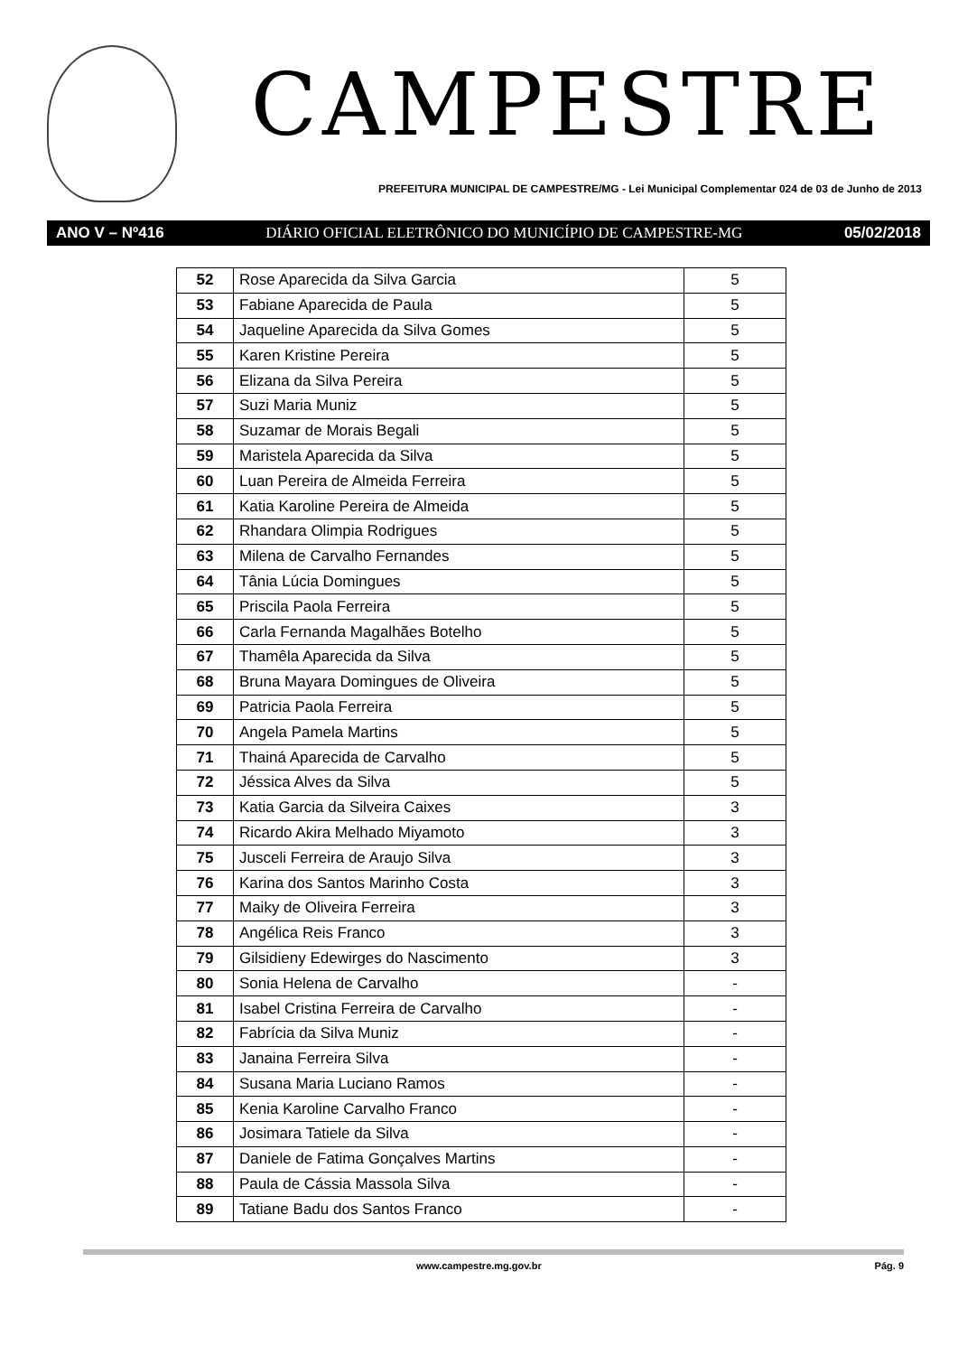CAMPESTRE
PREFEITURA MUNICIPAL DE CAMPESTRE/MG - Lei Municipal Complementar 024 de 03 de Junho de 2013
ANO V – Nº416 DIÁRIO OFICIAL ELETRÔNICO DO MUNICÍPIO DE CAMPESTRE-MG 05/02/2018
| 52 | Rose Aparecida da Silva Garcia | 5 |
| 53 | Fabiane Aparecida de Paula | 5 |
| 54 | Jaqueline Aparecida da Silva Gomes | 5 |
| 55 | Karen Kristine Pereira | 5 |
| 56 | Elizana da Silva Pereira | 5 |
| 57 | Suzi Maria Muniz | 5 |
| 58 | Suzamar de Morais Begali | 5 |
| 59 | Maristela Aparecida da Silva | 5 |
| 60 | Luan Pereira de Almeida Ferreira | 5 |
| 61 | Katia Karoline Pereira de Almeida | 5 |
| 62 | Rhandara Olimpia Rodrigues | 5 |
| 63 | Milena de Carvalho Fernandes | 5 |
| 64 | Tânia Lúcia Domingues | 5 |
| 65 | Priscila Paola Ferreira | 5 |
| 66 | Carla Fernanda Magalhães Botelho | 5 |
| 67 | Thamêla Aparecida da Silva | 5 |
| 68 | Bruna Mayara Domingues de Oliveira | 5 |
| 69 | Patricia Paola Ferreira | 5 |
| 70 | Angela Pamela Martins | 5 |
| 71 | Thainá Aparecida de Carvalho | 5 |
| 72 | Jéssica Alves da Silva | 5 |
| 73 | Katia Garcia da Silveira Caixes | 3 |
| 74 | Ricardo Akira Melhado Miyamoto | 3 |
| 75 | Jusceli Ferreira de Araujo Silva | 3 |
| 76 | Karina dos Santos Marinho Costa | 3 |
| 77 | Maiky de Oliveira Ferreira | 3 |
| 78 | Angélica Reis Franco | 3 |
| 79 | Gilsidieny Edewirges do Nascimento | 3 |
| 80 | Sonia Helena de Carvalho | - |
| 81 | Isabel Cristina Ferreira de Carvalho | - |
| 82 | Fabrícia da Silva Muniz | - |
| 83 | Janaina Ferreira Silva | - |
| 84 | Susana Maria Luciano Ramos | - |
| 85 | Kenia Karoline Carvalho Franco | - |
| 86 | Josimara Tatiele da Silva | - |
| 87 | Daniele de Fatima Gonçalves Martins | - |
| 88 | Paula de Cássia Massola Silva | - |
| 89 | Tatiane Badu dos Santos Franco | - |
www.campestre.mg.gov.br Pág. 9